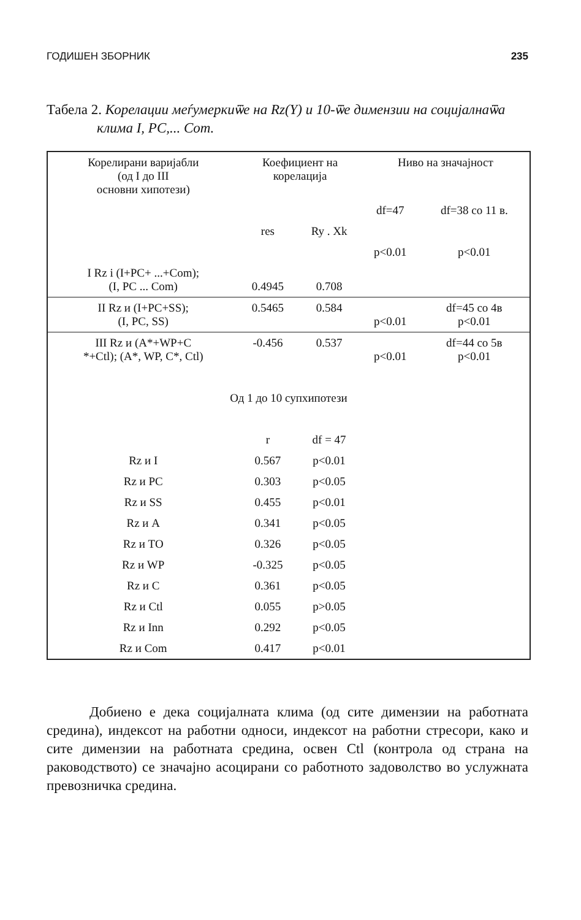ГОДИШЕН ЗБОРНИК 235
Табела 2. Корелации меѓумеркиѿе на Rz(Y) и 10-ѿе димензии на социјалнаѿа клима I, PC,... Com.
| Корелирани варијабли (од I до III основни хипотези) | Коефициент на корелација | | Ниво на значајност | |
| --- | --- | --- | --- | --- |
| | | | df=47 | df=38 со 11 в. |
| | res | Ry . Xk | | |
| | | | p<0.01 | p<0.01 |
| I Rz i (I+PC+ ...+Com); (I, PC ... Com) | 0.4945 | 0.708 | | |
| II Rz и (I+PC+SS); (I, PC, SS) | 0.5465 | 0.584 | p<0.01 | df=45 со 4в p<0.01 |
| III Rz и (A*+WP+C *+Ctl); (A*, WP, C*, Ctl) | -0.456 | 0.537 | p<0.01 | df=44 со 5в p<0.01 |
| Од 1 до 10 супхипотези | | | | |
| | r | df = 47 | | |
| Rz и I | 0.567 | p<0.01 | | |
| Rz и PC | 0.303 | p<0.05 | | |
| Rz и SS | 0.455 | p<0.01 | | |
| Rz и A | 0.341 | p<0.05 | | |
| Rz и TO | 0.326 | p<0.05 | | |
| Rz и WP | -0.325 | p<0.05 | | |
| Rz и C | 0.361 | p<0.05 | | |
| Rz и Ctl | 0.055 | p>0.05 | | |
| Rz и Inn | 0.292 | p<0.05 | | |
| Rz и Com | 0.417 | p<0.01 | | |
Добиено е дека социјалната клима (од сите димензии на работната средина), индексот на работни односи, индексот на работни стресори, како и сите димензии на работната средина, освен Ctl (контрола од страна на раководството) се значајно асоцирани со работното задоволство во услужната превозничка средина.